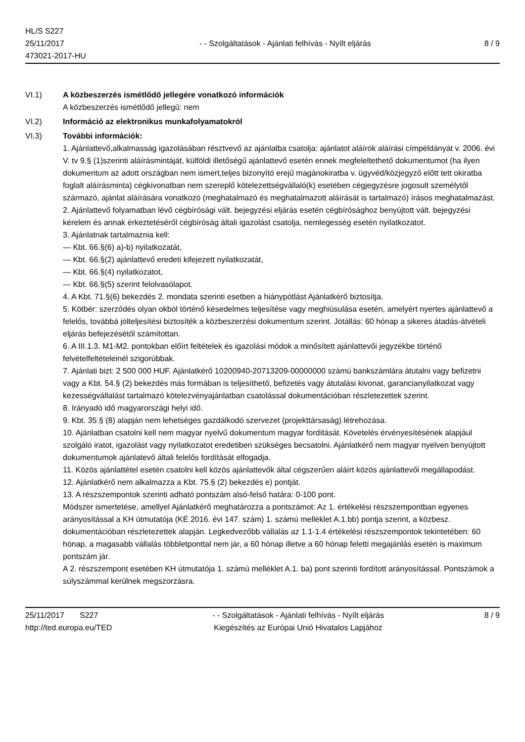HL/S S227
25/11/2017
473021-2017-HU
- - Szolgáltatások - Ajánlati felhívás - Nyílt eljárás
8 / 9
VI.1) A közbeszerzés ismétlődő jellegére vonatkozó információk
A közbeszerzés ismétlődő jellegű: nem
VI.2) Információ az elektronikus munkafolyamatokról
VI.3) További információk:
1. Ajánlattevő,alkalmasság igazolásában résztvevő az ajánlatba csatolja: ajánlatot aláírók aláírási címpéldányát v. 2006. évi V. tv 9.§ (1)szerinti aláírásmintáját, külföldi illetőségű ajánlattevő esetén ennek megfeleltethető dokumentumot (ha ilyen dokumentum az adott országban nem ismert,teljes bizonyító erejű magánokiratba v. ügyvéd/közjegyző előtt tett okiratba foglalt aláírásminta) cégkivonatban nem szereplő kötelezettségvállaló(k) esetében cégjegyzésre jogosult személytől származó, ajánlat aláírására vonatkozó (meghatalmazó és meghatalmazott aláírását is tartalmazó) írásos meghatalmazást.
2. Ajánlattevő folyamatban lévő cégbírósági vált. bejegyzési eljárás esetén cégbírósághoz benyújtott vált. bejegyzési kérelem és annak érkeztetéséről cégbíróság általi igazolást csatolja, nemlegesség esetén nyilatkozatot.
3. Ajánlatnak tartalmaznia kell:
— Kbt. 66.§(6) a)-b) nyilatkozatát,
— Kbt. 66.§(2) ajánlattevő eredeti kifejezett nyilatkozatát,
— Kbt. 66.§(4) nyilatkozatot,
— Kbt. 66.§(5) szerint felolvasólapot.
4. A Kbt. 71.§(6) bekezdés 2. mondata szerinti esetben a hiánypótlást Ajánlatkérő biztosítja.
5. Kötbér: szerződés olyan okból történő késedelmes teljesítése vagy meghiúsulása esetén, amelyért nyertes ajánlattevő a felelős, továbbá jólteljesítési biztosíték a közbeszerzési dokumentum szerint. Jótállás: 60 hónap a sikeres átadás-átvételi eljárás befejezésétől számítottan.
6. A III.1.3. M1-M2. pontokban előírt feltételek és igazolási módok a minősített ajánlattevői jegyzékbe történő felvételfeltételeinél szigorúbbak.
7. Ajánlati bizt: 2 500 000 HUF. Ajánlatkérő 10200940-20713209-00000000 számú bankszámlára átutalni vagy befizetni vagy a Kbt. 54.§ (2) bekezdés más formában is teljesíthető, befizetés vagy átutalási kivonat, garancianyilatkozat vagy kezességvállalást tartalmazó kötelezvényajánlatban csatolással dokumentációban részletezettek szerint.
8. Irányadó idő magyarországi helyi idő.
9. Kbt. 35.§ (8) alapján nem lehetséges gazdálkodó szervezet (projekttársaság) létrehozása.
10. Ajánlatban csatolni kell nem magyar nyelvű dokumentum magyar fordítását. Követelés érvényesítésének alapjául szolgáló iratot, igazolást vagy nyilatkozatot eredetiben szükséges becsatolni. Ajánlatkérő nem magyar nyelven benyújtott dokumentumok ajánlatevő általi felelős fordítását elfogadja.
11. Közös ajánlattétel esetén csatolni kell közös ajánlattevők által cégszerűen aláírt közös ajánlattevői megállapodást.
12. Ajánlatkérő nem alkalmazza a Kbt. 75.§ (2) bekezdés e) pontját.
13. A részszempontok szerinti adható pontszám alsó-felső határa: 0-100 pont.
Módszer ismertetése, amellyel Ajánlatkérő meghatározza a pontszámot: Az 1. értékelési részszempontban egyenes arányosítással a KH útmutatója (KÉ 2016. évi 147. szám) 1. számú melléklet A.1.bb) pontja szerint, a közbesz. dokumentációban részletezettek alapján. Legkedvezőbb vállalás az 1.1-1.4 értékelési részszempontok tekintetében: 60 hónap, a magasabb vállalás többletponttal nem jár, a 60 hónap illetve a 60 hónap feletti megajánlás esetén is maximum pontszám jár.
A 2. részszempont esetében KH útmutatója 1. számú melléklet A.1. ba) pont szerinti fordított arányosítással. Pontszámok a súlyszámmal kerülnek megszorzásra.
25/11/2017 S227
http://ted.europa.eu/TED
- - Szolgáltatások - Ajánlati felhívás - Nyílt eljárás
Kiegészítés az Európai Unió Hivatalos Lapjához
8 / 9